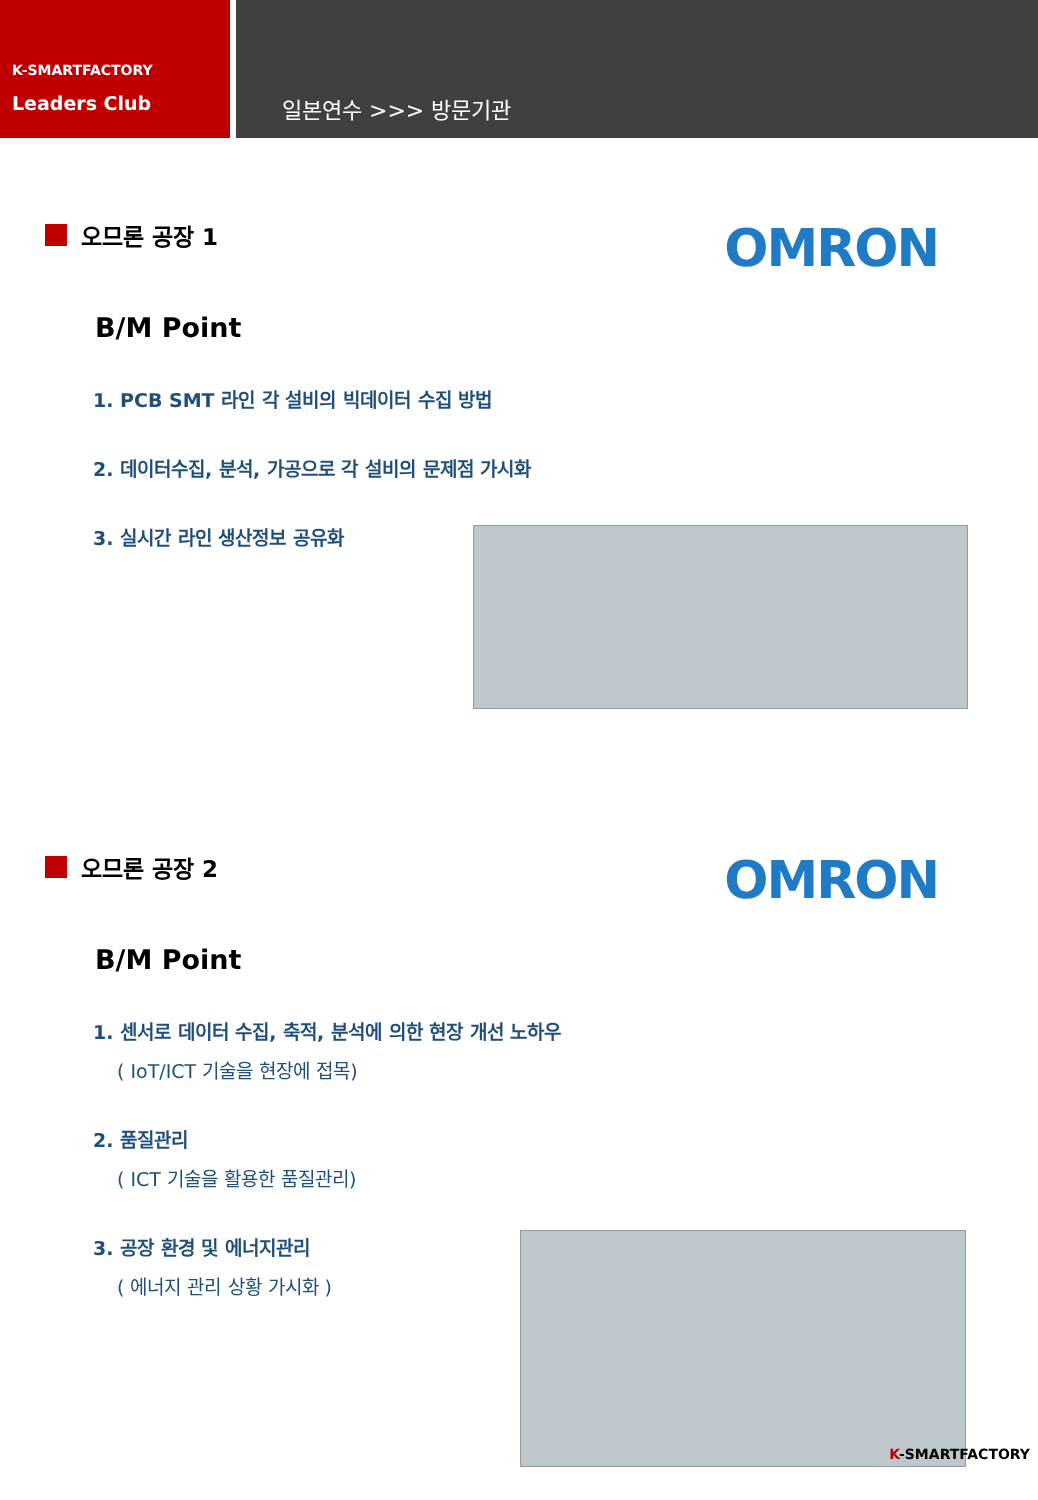K-SMARTFACTORY
Leaders Club
일본연수 >>> 방문기관
오므론 공장 1
OMRON
B/M Point
1. PCB SMT 라인 각 설비의 빅데이터 수집 방법
2. 데이터수집, 분석, 가공으로 각 설비의 문제점 가시화
3. 실시간 라인 생산정보 공유화
오므론 공장 2
OMRON
B/M Point
1. 센서로 데이터 수집, 축적, 분석에 의한 현장 개선 노하우
( IoT/ICT 기술을 현장에 접목)
2. 품질관리
( ICT 기술을 활용한 품질관리)
3. 공장 환경 및 에너지관리
( 에너지 관리 상황 가시화 )
K-SMARTFACTORY